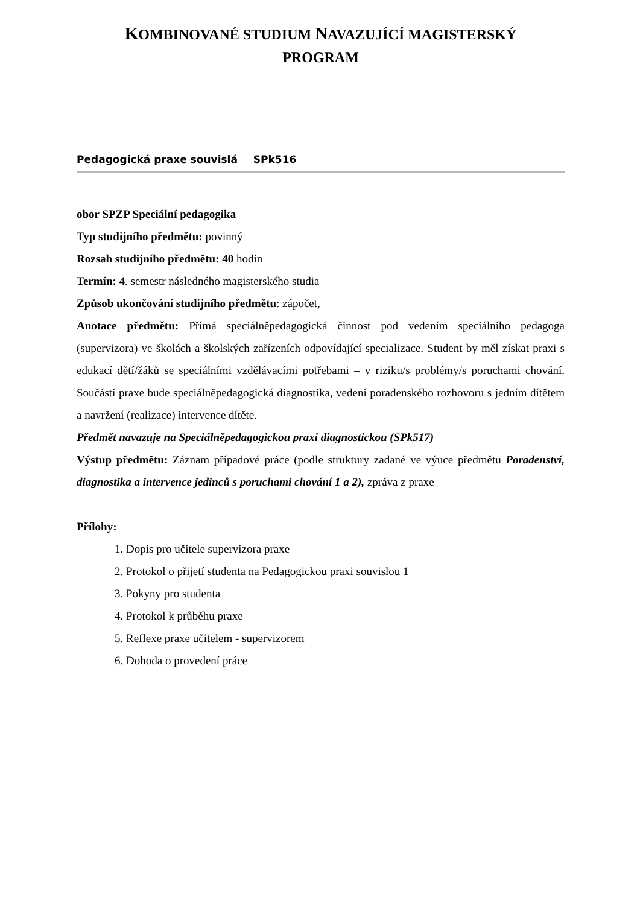KOMBINOVANÉ STUDIUM NAVAZUJÍCÍ MAGISTERSKÝ
PROGRAM
Pedagogická praxe souvislá SPk516
obor SPZP Speciální pedagogika
Typ studijního předmětu: povinný
Rozsah studijního předmětu: 40 hodin
Termín: 4. semestr následného magisterského studia
Způsob ukončování studijního předmětu: zápočet,
Anotace předmětu: Přímá speciálněpedagogická činnost pod vedením speciálního pedagoga (supervizora) ve školách a školských zařízeních odpovídající specializace. Student by měl získat praxi s edukací dětí/žáků se speciálními vzdělávacími potřebami – v riziku/s problémy/s poruchami chování. Součástí praxe bude speciálněpedagogická diagnostika, vedení poradenského rozhovoru s jedním dítětem a navržení (realizace) intervence dítěte.
Předmět navazuje na Speciálněpedagogickou praxi diagnostickou (SPk517)
Výstup předmětu: Záznam případové práce (podle struktury zadané ve výuce předmětu Poradenství, diagnostika a intervence jedinců s poruchami chování 1 a 2), zpráva z praxe
Přílohy:
1. Dopis pro učitele supervizora praxe
2. Protokol o přijetí studenta na Pedagogickou praxi souvislou 1
3. Pokyny pro studenta
4. Protokol k průběhu praxe
5. Reflexe praxe učitelem - supervizorem
6. Dohoda o provedení práce